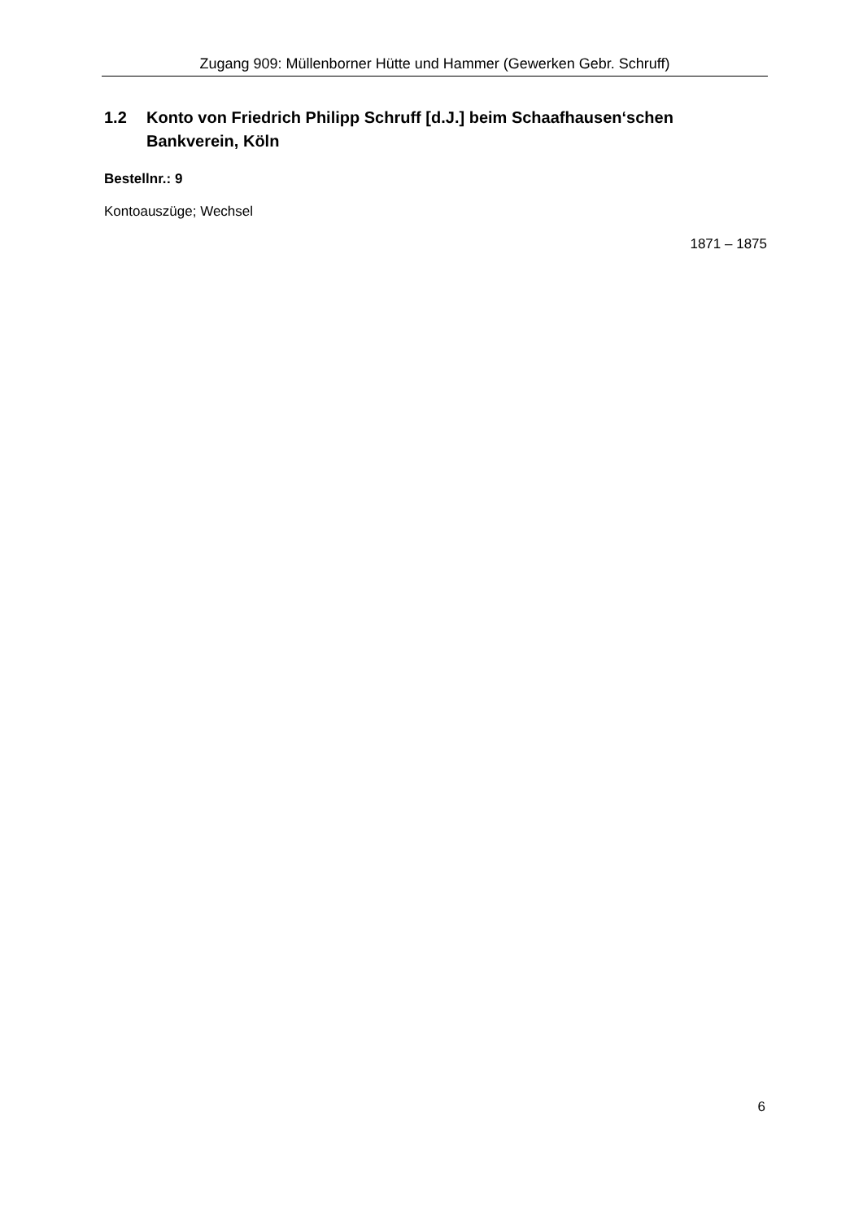Zugang 909: Müllenborner Hütte und Hammer (Gewerken Gebr. Schruff)
1.2 Konto von Friedrich Philipp Schruff [d.J.] beim Schaafhausen‘schen Bankverein, Köln
Bestellnr.: 9
Kontoauszüge; Wechsel
1871 – 1875
6